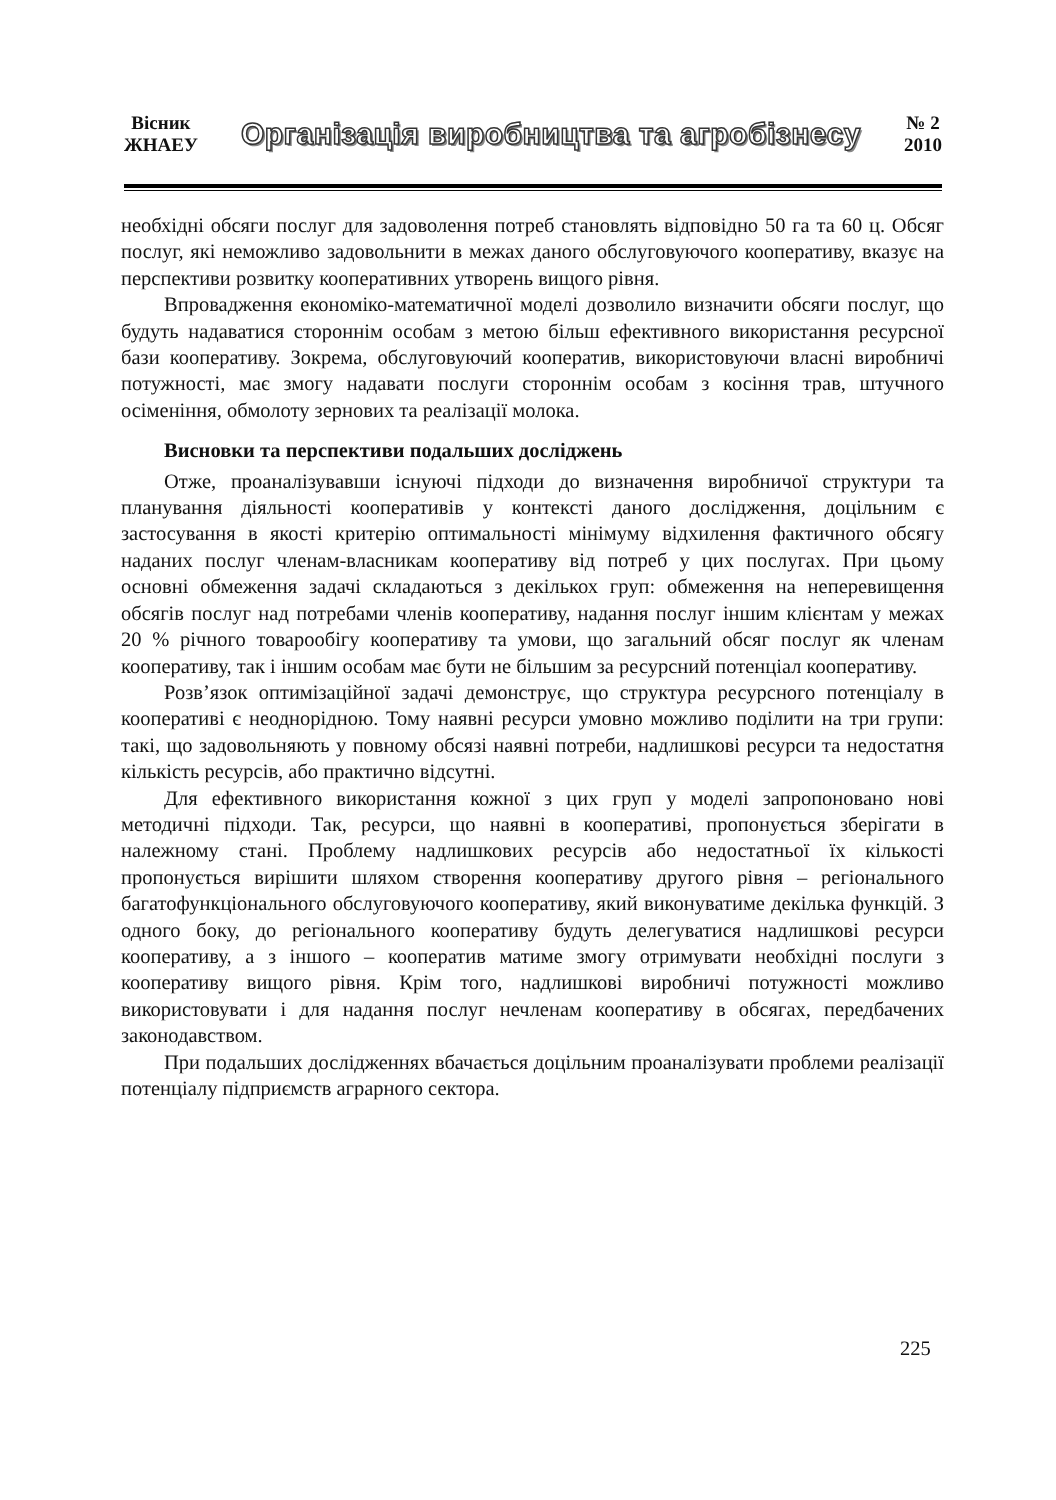Вісник
ЖНАЕУ
Організація виробництва та агробізнесу
№ 2
2010
необхідні обсяги послуг для задоволення потреб становлять відповідно 50 га та 60 ц. Обсяг послуг, які неможливо задовольнити в межах даного обслуговуючого кооперативу, вказує на перспективи розвитку кооперативних утворень вищого рівня.
Впровадження економіко-математичної моделі дозволило визначити обсяги послуг, що будуть надаватися стороннім особам з метою більш ефективного використання ресурсної бази кооперативу. Зокрема, обслуговуючий кооператив, використовуючи власні виробничі потужності, має змогу надавати послуги стороннім особам з косіння трав, штучного осіменіння, обмолоту зернових та реалізації молока.
Висновки та перспективи подальших досліджень
Отже, проаналізувавши існуючі підходи до визначення виробничої структури та планування діяльності кооперативів у контексті даного дослідження, доцільним є застосування в якості критерію оптимальності мінімуму відхилення фактичного обсягу наданих послуг членам-власникам кооперативу від потреб у цих послугах. При цьому основні обмеження задачі складаються з декількох груп: обмеження на неперевищення обсягів послуг над потребами членів кооперативу, надання послуг іншим клієнтам у межах 20 % річного товарообігу кооперативу та умови, що загальний обсяг послуг як членам кооперативу, так і іншим особам має бути не більшим за ресурсний потенціал кооперативу.
Розв’язок оптимізаційної задачі демонструє, що структура ресурсного потенціалу в кооперативі є неоднорідною. Тому наявні ресурси умовно можливо поділити на три групи: такі, що задовольняють у повному обсязі наявні потреби, надлишкові ресурси та недостатня кількість ресурсів, або практично відсутні.
Для ефективного використання кожної з цих груп у моделі запропоновано нові методичні підходи. Так, ресурси, що наявні в кооперативі, пропонується зберігати в належному стані. Проблему надлишкових ресурсів або недостатньої їх кількості пропонується вирішити шляхом створення кооперативу другого рівня – регіонального багатофункціонального обслуговуючого кооперативу, який виконуватиме декілька функцій. З одного боку, до регіонального кооперативу будуть делегуватися надлишкові ресурси кооперативу, а з іншого – кооператив матиме змогу отримувати необхідні послуги з кооперативу вищого рівня. Крім того, надлишкові виробничі потужності можливо використовувати і для надання послуг нечленам кооперативу в обсягах, передбачених законодавством.
При подальших дослідженнях вбачається доцільним проаналізувати проблеми реалізації потенціалу підприємств аграрного сектора.
225